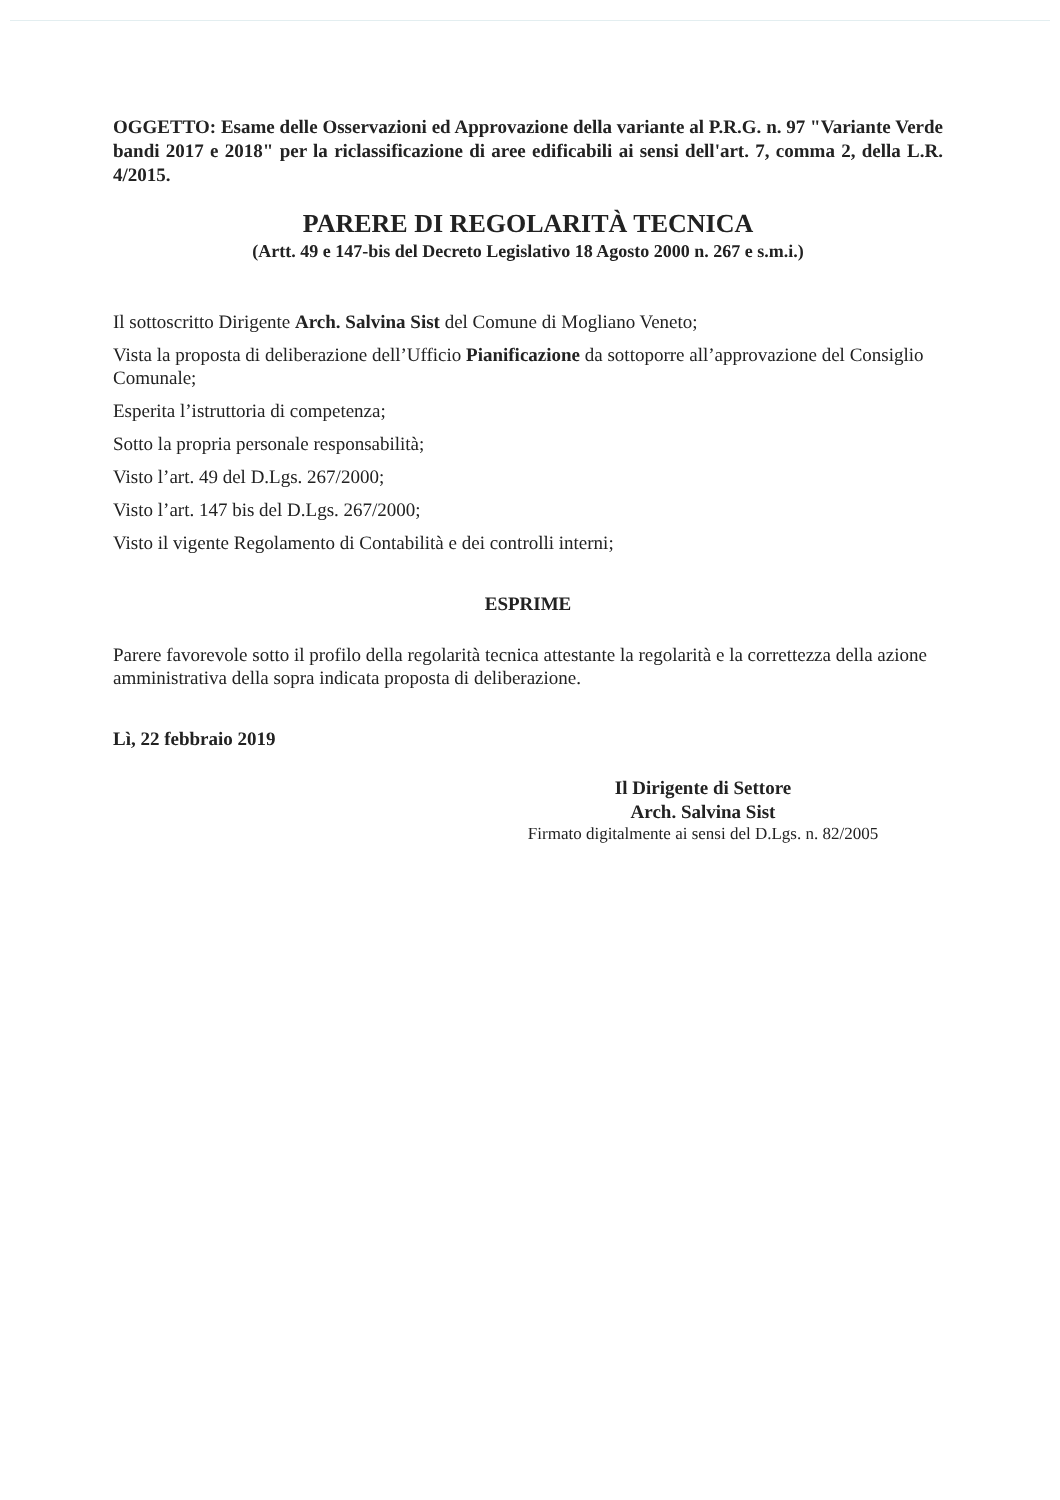OGGETTO: Esame delle Osservazioni ed Approvazione della variante al P.R.G. n. 97 "Variante Verde bandi 2017 e 2018" per la riclassificazione di aree edificabili ai sensi dell'art. 7, comma 2, della L.R. 4/2015.
PARERE DI REGOLARITÀ TECNICA
(Artt. 49 e 147-bis del Decreto Legislativo 18 Agosto 2000 n. 267 e s.m.i.)
Il sottoscritto Dirigente Arch. Salvina Sist del Comune di Mogliano Veneto;
Vista la proposta di deliberazione dell’Ufficio Pianificazione da sottoporre all’approvazione del Consiglio Comunale;
Esperita l’istruttoria di competenza;
Sotto la propria personale responsabilità;
Visto l’art. 49 del D.Lgs. 267/2000;
Visto l’art. 147 bis del D.Lgs. 267/2000;
Visto il vigente Regolamento di Contabilità e dei controlli interni;
ESPRIME
Parere favorevole sotto il profilo della regolarità tecnica attestante la regolarità e la correttezza della azione amministrativa della sopra indicata proposta di deliberazione.
Lì, 22 febbraio 2019
Il Dirigente di Settore
Arch. Salvina Sist
Firmato digitalmente ai sensi del D.Lgs. n. 82/2005